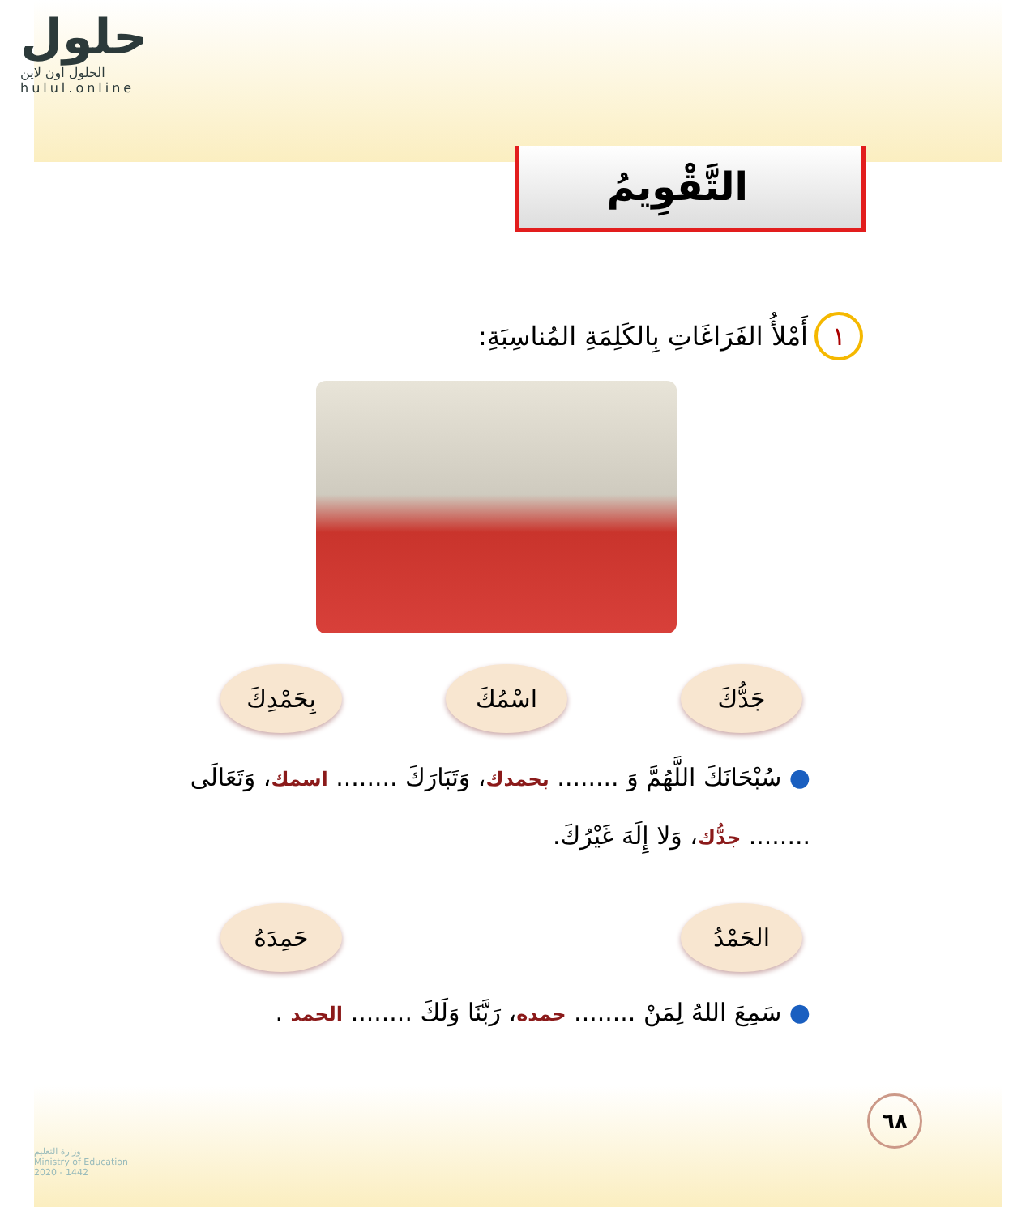حلول
الحلول اون لاين hulul.online
التَّقْوِيمُ
١ أَمْلأُ الفَرَاغَاتِ بِالكَلِمَةِ المُناسِبَةِ:
جَدُّكَ
اسْمُكَ
بِحَمْدِكَ
● سُبْحَانَكَ اللَّهُمَّ وَ ........ بحمدك، وَتَبَارَكَ ........ اسمك، وَتَعَالَى
........ جدُّك، وَلا إِلَهَ غَيْرُكَ.
الحَمْدُ
حَمِدَهُ
● سَمِعَ اللهُ لِمَنْ ........ حمده، رَبَّنَا وَلَكَ ........ الحمد .
٦٨
وزارة التعليم
Ministry of Education
2020 - 1442